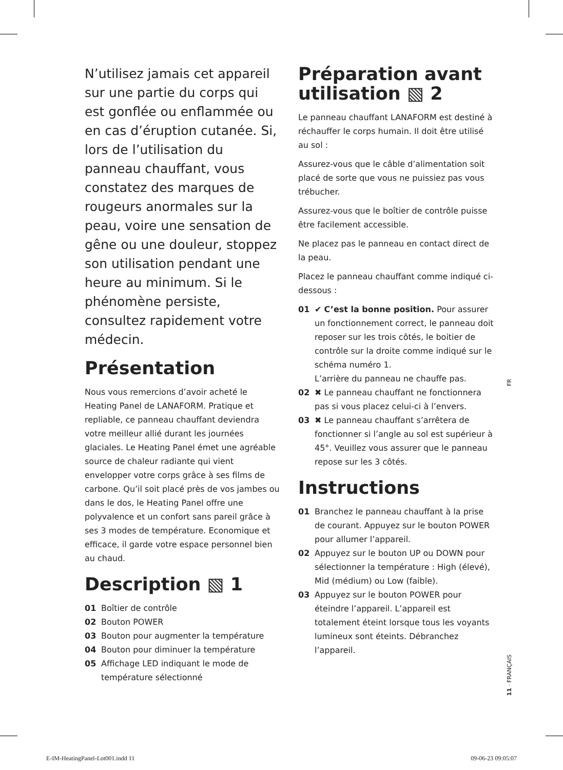N’utilisez jamais cet appareil sur une partie du corps qui est gonflée ou enflammée ou en cas d’éruption cutanée. Si, lors de l’utilisation du panneau chauffant, vous constatez des marques de rougeurs anormales sur la peau, voire une sensation de gêne ou une douleur, stoppez son utilisation pendant une heure au minimum. Si le phénomène persiste, consultez rapidement votre médecin.
Présentation
Nous vous remercions d’avoir acheté le Heating Panel de LANAFORM. Pratique et repliable, ce panneau chauffant deviendra votre meilleur allié durant les journées glaciales. Le Heating Panel émet une agréable source de chaleur radiante qui vient envelopper votre corps grâce à ses films de carbone. Qu’il soit placé près de vos jambes ou dans le dos, le Heating Panel offre une polyvalence et un confort sans pareil grâce à ses 3 modes de température. Economique et efficace, il garde votre espace personnel bien au chaud.
Description ▧ 1
01 Boîtier de contrôle
02 Bouton POWER
03 Bouton pour augmenter la température
04 Bouton pour diminuer la température
05 Affichage LED indiquant le mode de température sélectionné
Préparation avant utilisation ▧ 2
Le panneau chauffant LANAFORM est destiné à réchauffer le corps humain. Il doit être utilisé au sol :
Assurez-vous que le câble d’alimentation soit placé de sorte que vous ne puissiez pas vous trébucher.
Assurez-vous que le boîtier de contrôle puisse être facilement accessible.
Ne placez pas le panneau en contact direct de la peau.
Placez le panneau chauffant comme indiqué ci-dessous :
01 ✔ C’est la bonne position. Pour assurer un fonctionnement correct, le panneau doit reposer sur les trois côtés, le boitier de contrôle sur la droite comme indiqué sur le schéma numéro 1.
L’arrière du panneau ne chauffe pas.
02 ✖ Le panneau chauffant ne fonctionnera pas si vous placez celui-ci à l’envers.
03 ✖ Le panneau chauffant s’arrêtera de fonctionner si l’angle au sol est supérieur à 45°. Veuillez vous assurer que le panneau repose sur les 3 côtés.
Instructions
01 Branchez le panneau chauffant à la prise de courant. Appuyez sur le bouton POWER pour allumer l’appareil.
02 Appuyez sur le bouton UP ou DOWN pour sélectionner la température : High (élevé), Mid (médium) ou Low (faible).
03 Appuyez sur le bouton POWER pour éteindre l’appareil. L’appareil est totalement éteint lorsque tous les voyants lumineux sont éteints. Débranchez l’appareil.
FR
11 · FRANÇAIS
E-IM-HeatingPanel-Lot001.indd 11
09-06-23 09:05:07